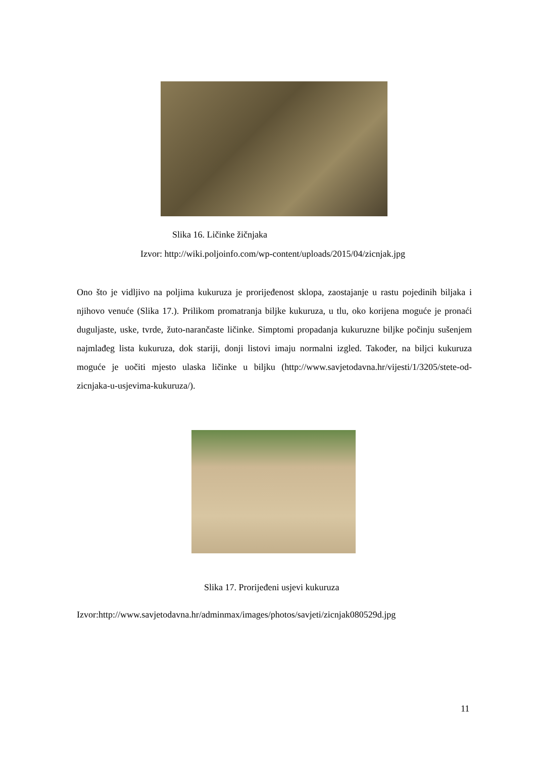Slika 16. Ličinke žičnjaka
Izvor: http://wiki.poljoinfo.com/wp-content/uploads/2015/04/zicnjak.jpg
Ono što je vidljivo na poljima kukuruza je prorijeđenost sklopa, zaostajanje u rastu pojedinih biljaka i njihovo venuće (Slika 17.). Prilikom promatranja biljke kukuruza, u tlu, oko korijena moguće je pronaći duguljaste, uske, tvrde, žuto-narančaste ličinke. Simptomi propadanja kukuruzne biljke počinju sušenjem najmlađeg lista kukuruza, dok stariji, donji listovi imaju normalni izgled. Također, na biljci kukuruza moguće je uočiti mjesto ulaska ličinke u biljku (http://www.savjetodavna.hr/vijesti/1/3205/stete-od-zicnjaka-u-usjevima-kukuruza/).
Slika 17. Prorijeđeni usjevi kukuruza
Izvor:http://www.savjetodavna.hr/adminmax/images/photos/savjeti/zicnjak080529d.jpg
11